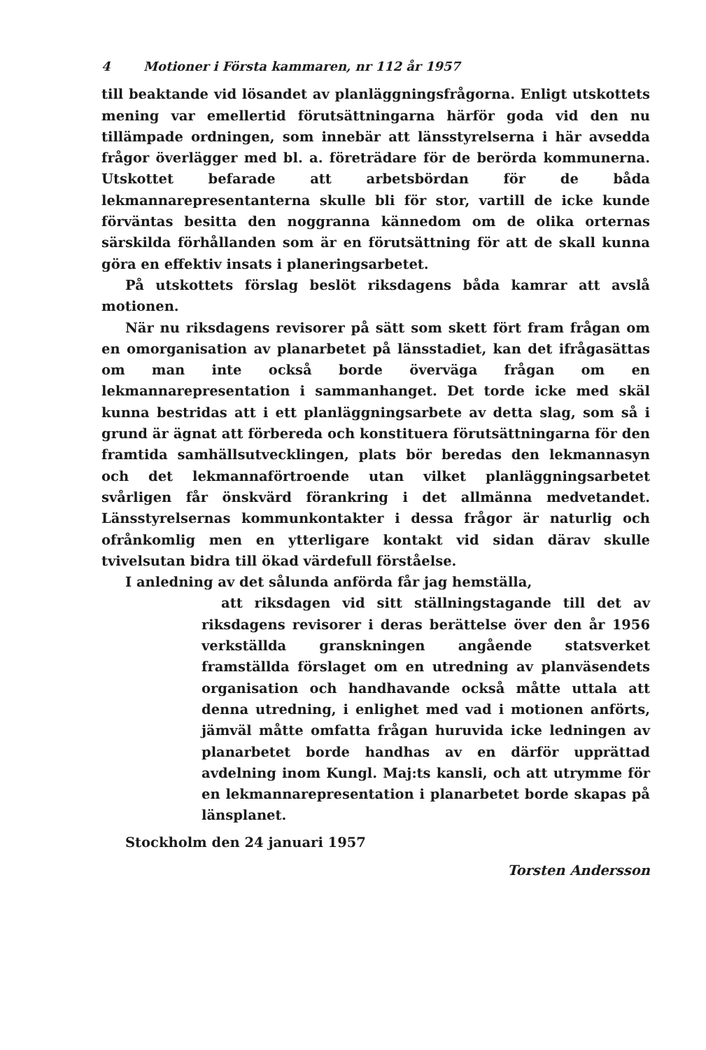4 Motioner i Första kammaren, nr 112 år 1957
till beaktande vid lösandet av planläggningsfrågorna. Enligt utskottets mening var emellertid förutsättningarna härför goda vid den nu tillämpade ordningen, som innebär att länsstyrelserna i här avsedda frågor överlägger med bl. a. företrädare för de berörda kommunerna. Utskottet befarade att arbetsbördan för de båda lekmannarepresentanterna skulle bli för stor, vartill de icke kunde förväntas besitta den noggranna kännedom om de olika orternas särskilda förhållanden som är en förutsättning för att de skall kunna göra en effektiv insats i planeringsarbetet.
På utskottets förslag beslöt riksdagens båda kamrar att avslå motionen.
När nu riksdagens revisorer på sätt som skett fört fram frågan om en omorganisation av planarbetet på länsstadiet, kan det ifrågasättas om man inte också borde överväga frågan om en lekmannarepresentation i sammanhanget. Det torde icke med skäl kunna bestridas att i ett planläggningsarbete av detta slag, som så i grund är ägnat att förbereda och konstituera förutsättningarna för den framtida samhällsutvecklingen, plats bör beredas den lekmannasyn och det lekmannaförtroende utan vilket planläggningsarbetet svårligen får önskvärd förankring i det allmänna medvetandet. Länsstyrelsernas kommunkontakter i dessa frågor är naturlig och ofrånkomlig men en ytterligare kontakt vid sidan därav skulle tvivelsutan bidra till ökad värdefull förståelse.
I anledning av det sålunda anförda får jag hemställa,
att riksdagen vid sitt ställningstagande till det av riksdagens revisorer i deras berättelse över den år 1956 verkställda granskningen angående statsverket framställda förslaget om en utredning av planväsendets organisation och handhavande också måtte uttala att denna utredning, i enlighet med vad i motionen anförts, jämväl måtte omfatta frågan huruvida icke ledningen av planarbetet borde handhas av en därför upprättad avdelning inom Kungl. Maj:ts kansli, och att utrymme för en lekmannarepresentation i planarbetet borde skapas på länsplanet.
Stockholm den 24 januari 1957
Torsten Andersson